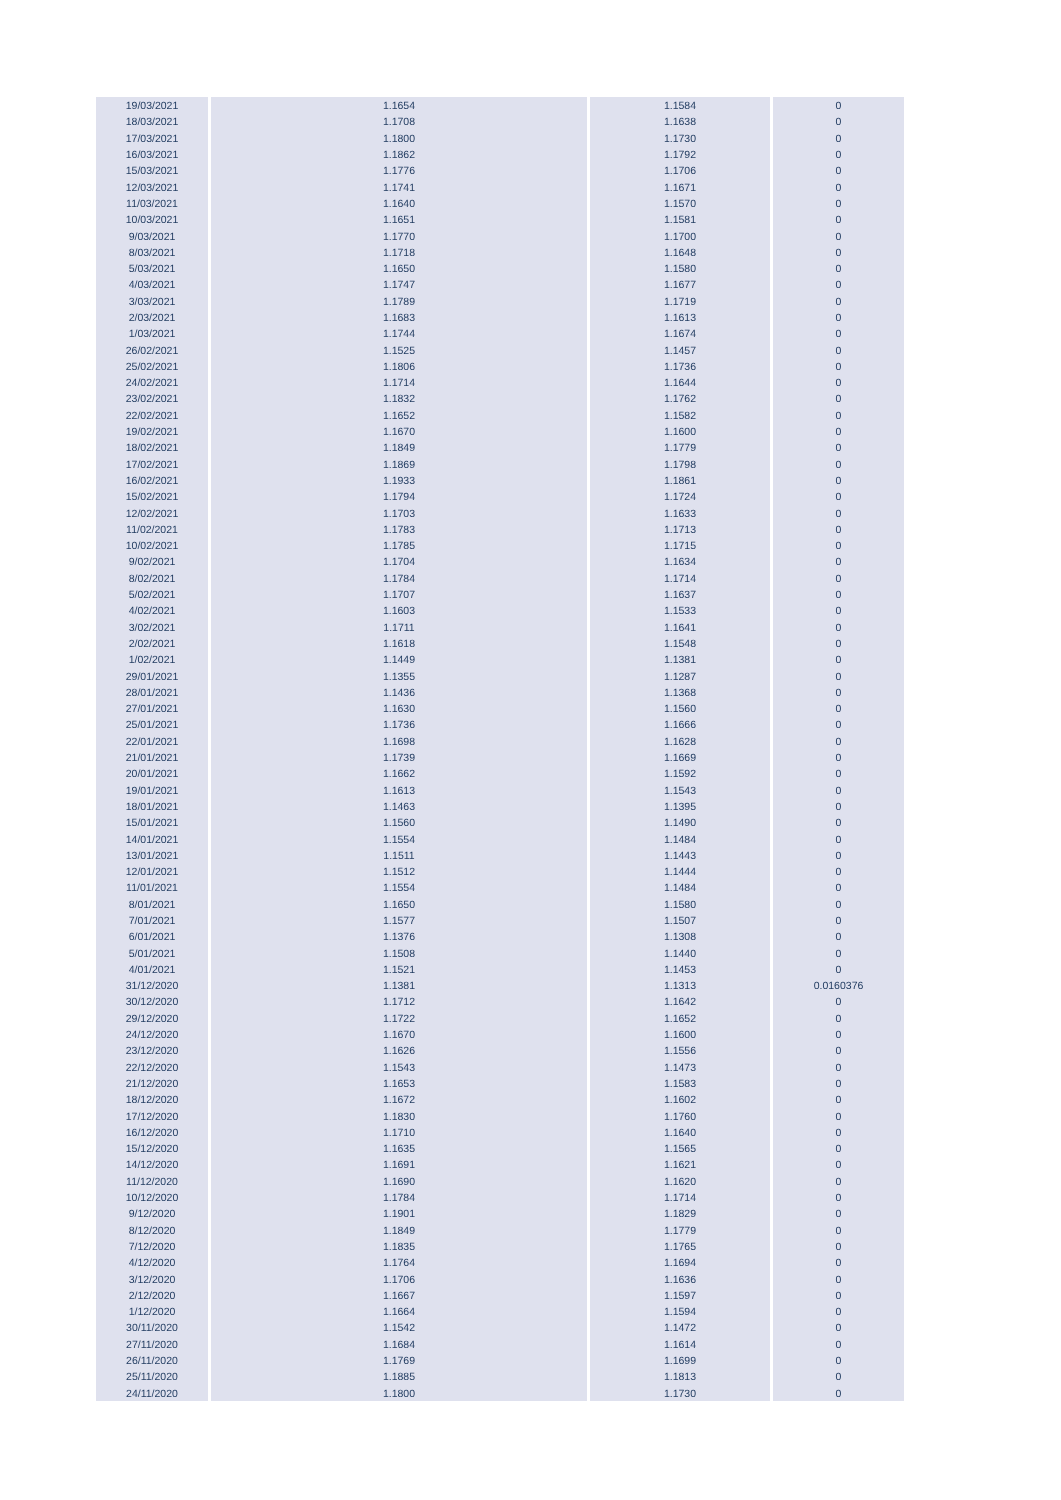| 19/03/2021 | 1.1654 | 1.1584 | 0 |
| 18/03/2021 | 1.1708 | 1.1638 | 0 |
| 17/03/2021 | 1.1800 | 1.1730 | 0 |
| 16/03/2021 | 1.1862 | 1.1792 | 0 |
| 15/03/2021 | 1.1776 | 1.1706 | 0 |
| 12/03/2021 | 1.1741 | 1.1671 | 0 |
| 11/03/2021 | 1.1640 | 1.1570 | 0 |
| 10/03/2021 | 1.1651 | 1.1581 | 0 |
| 9/03/2021 | 1.1770 | 1.1700 | 0 |
| 8/03/2021 | 1.1718 | 1.1648 | 0 |
| 5/03/2021 | 1.1650 | 1.1580 | 0 |
| 4/03/2021 | 1.1747 | 1.1677 | 0 |
| 3/03/2021 | 1.1789 | 1.1719 | 0 |
| 2/03/2021 | 1.1683 | 1.1613 | 0 |
| 1/03/2021 | 1.1744 | 1.1674 | 0 |
| 26/02/2021 | 1.1525 | 1.1457 | 0 |
| 25/02/2021 | 1.1806 | 1.1736 | 0 |
| 24/02/2021 | 1.1714 | 1.1644 | 0 |
| 23/02/2021 | 1.1832 | 1.1762 | 0 |
| 22/02/2021 | 1.1652 | 1.1582 | 0 |
| 19/02/2021 | 1.1670 | 1.1600 | 0 |
| 18/02/2021 | 1.1849 | 1.1779 | 0 |
| 17/02/2021 | 1.1869 | 1.1798 | 0 |
| 16/02/2021 | 1.1933 | 1.1861 | 0 |
| 15/02/2021 | 1.1794 | 1.1724 | 0 |
| 12/02/2021 | 1.1703 | 1.1633 | 0 |
| 11/02/2021 | 1.1783 | 1.1713 | 0 |
| 10/02/2021 | 1.1785 | 1.1715 | 0 |
| 9/02/2021 | 1.1704 | 1.1634 | 0 |
| 8/02/2021 | 1.1784 | 1.1714 | 0 |
| 5/02/2021 | 1.1707 | 1.1637 | 0 |
| 4/02/2021 | 1.1603 | 1.1533 | 0 |
| 3/02/2021 | 1.1711 | 1.1641 | 0 |
| 2/02/2021 | 1.1618 | 1.1548 | 0 |
| 1/02/2021 | 1.1449 | 1.1381 | 0 |
| 29/01/2021 | 1.1355 | 1.1287 | 0 |
| 28/01/2021 | 1.1436 | 1.1368 | 0 |
| 27/01/2021 | 1.1630 | 1.1560 | 0 |
| 25/01/2021 | 1.1736 | 1.1666 | 0 |
| 22/01/2021 | 1.1698 | 1.1628 | 0 |
| 21/01/2021 | 1.1739 | 1.1669 | 0 |
| 20/01/2021 | 1.1662 | 1.1592 | 0 |
| 19/01/2021 | 1.1613 | 1.1543 | 0 |
| 18/01/2021 | 1.1463 | 1.1395 | 0 |
| 15/01/2021 | 1.1560 | 1.1490 | 0 |
| 14/01/2021 | 1.1554 | 1.1484 | 0 |
| 13/01/2021 | 1.1511 | 1.1443 | 0 |
| 12/01/2021 | 1.1512 | 1.1444 | 0 |
| 11/01/2021 | 1.1554 | 1.1484 | 0 |
| 8/01/2021 | 1.1650 | 1.1580 | 0 |
| 7/01/2021 | 1.1577 | 1.1507 | 0 |
| 6/01/2021 | 1.1376 | 1.1308 | 0 |
| 5/01/2021 | 1.1508 | 1.1440 | 0 |
| 4/01/2021 | 1.1521 | 1.1453 | 0 |
| 31/12/2020 | 1.1381 | 1.1313 | 0.0160376 |
| 30/12/2020 | 1.1712 | 1.1642 | 0 |
| 29/12/2020 | 1.1722 | 1.1652 | 0 |
| 24/12/2020 | 1.1670 | 1.1600 | 0 |
| 23/12/2020 | 1.1626 | 1.1556 | 0 |
| 22/12/2020 | 1.1543 | 1.1473 | 0 |
| 21/12/2020 | 1.1653 | 1.1583 | 0 |
| 18/12/2020 | 1.1672 | 1.1602 | 0 |
| 17/12/2020 | 1.1830 | 1.1760 | 0 |
| 16/12/2020 | 1.1710 | 1.1640 | 0 |
| 15/12/2020 | 1.1635 | 1.1565 | 0 |
| 14/12/2020 | 1.1691 | 1.1621 | 0 |
| 11/12/2020 | 1.1690 | 1.1620 | 0 |
| 10/12/2020 | 1.1784 | 1.1714 | 0 |
| 9/12/2020 | 1.1901 | 1.1829 | 0 |
| 8/12/2020 | 1.1849 | 1.1779 | 0 |
| 7/12/2020 | 1.1835 | 1.1765 | 0 |
| 4/12/2020 | 1.1764 | 1.1694 | 0 |
| 3/12/2020 | 1.1706 | 1.1636 | 0 |
| 2/12/2020 | 1.1667 | 1.1597 | 0 |
| 1/12/2020 | 1.1664 | 1.1594 | 0 |
| 30/11/2020 | 1.1542 | 1.1472 | 0 |
| 27/11/2020 | 1.1684 | 1.1614 | 0 |
| 26/11/2020 | 1.1769 | 1.1699 | 0 |
| 25/11/2020 | 1.1885 | 1.1813 | 0 |
| 24/11/2020 | 1.1800 | 1.1730 | 0 |